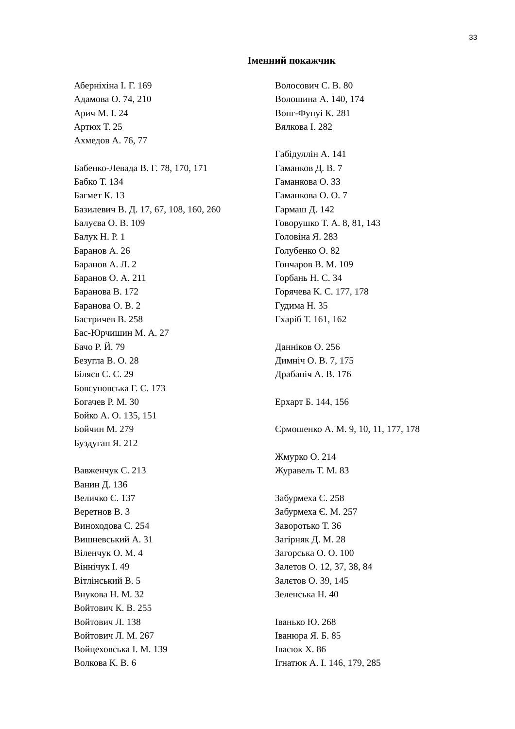33
Іменний покажчик
Аберніхіна І. Г. 169
Адамова О. 74, 210
Арич М. І. 24
Артюх Т. 25
Ахмедов А. 76, 77
Бабенко-Левада В. Г. 78, 170, 171
Бабко Т. 134
Багмет К. 13
Базилевич В. Д. 17, 67, 108, 160, 260
Балуєва О. В. 109
Балук Н. Р. 1
Баранов А. 26
Баранов А. Л. 2
Баранов О. А. 211
Баранова В. 172
Баранова О. В. 2
Бастричев В. 258
Бас-Юрчишин М. А. 27
Бачо Р. Й. 79
Безугла В. О. 28
Біляєв С. С. 29
Бовсуновська Г. С. 173
Богачев Р. М. 30
Бойко А. О. 135, 151
Бойчин М. 279
Буздуган Я. 212
Вавженчук С. 213
Ванин Д. 136
Величко Є. 137
Веретнов В. 3
Виноходова С. 254
Вишневський А. 31
Віленчук О. М. 4
Віннічук І. 49
Вітлінський В. 5
Внукова Н. М. 32
Войтович К. В. 255
Войтович Л. 138
Войтович Л. М. 267
Войцеховська І. М. 139
Волкова К. В. 6
Волосович С. В. 80
Волошина А. 140, 174
Вонг-Фупуі К. 281
Вялкова І. 282
Габідуллін А. 141
Гаманков Д. В. 7
Гаманкова О. 33
Гаманкова О. О. 7
Гармаш Д. 142
Говорушко Т. А. 8, 81, 143
Головіна Я. 283
Голубенко О. 82
Гончаров В. М. 109
Горбань Н. С. 34
Горячева К. С. 177, 178
Гудима Н. 35
Гхаріб Т. 161, 162
Данніков О. 256
Димніч О. В. 7, 175
Драбаніч А. В. 176
Ерхарт Б. 144, 156
Єрмошенко А. М. 9, 10, 11, 177, 178
Жмурко О. 214
Журавель Т. М. 83
Забурмеха Є. 258
Забурмеха Є. М. 257
Заворотько Т. 36
Загірняк Д. М. 28
Загорська О. О. 100
Залетов О. 12, 37, 38, 84
Залєтов О. 39, 145
Зеленська Н. 40
Іванько Ю. 268
Іванюра Я. Б. 85
Івасюк Х. 86
Ігнатюк А. І. 146, 179, 285